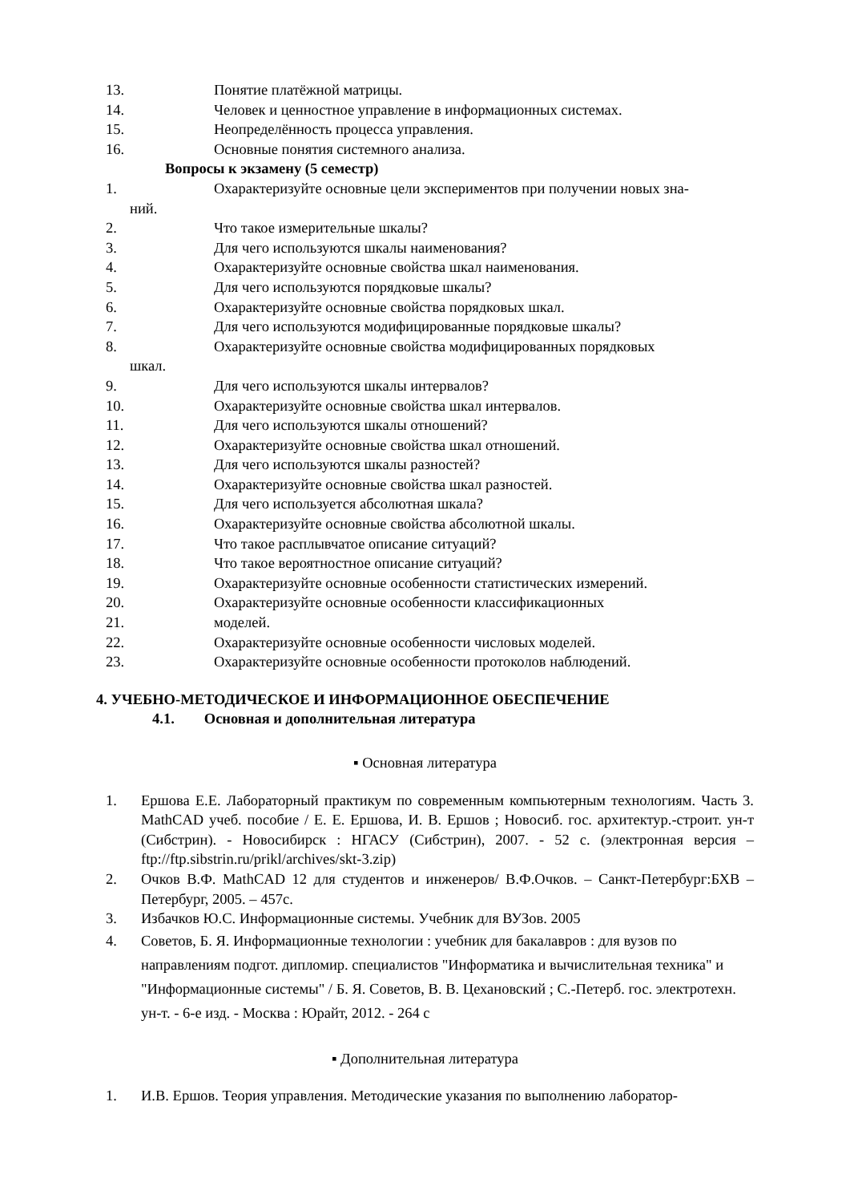13. Понятие платёжной матрицы.
14. Человек и ценностное управление в информационных системах.
15. Неопределённость процесса управления.
16. Основные понятия системного анализа.
Вопросы к экзамену (5 семестр)
1. Охарактеризуйте основные цели экспериментов при получении новых зна-
ний.
2. Что такое измерительные шкалы?
3. Для чего используются шкалы наименования?
4. Охарактеризуйте основные свойства шкал наименования.
5. Для чего используются порядковые шкалы?
6. Охарактеризуйте основные свойства порядковых шкал.
7. Для чего используются модифицированные порядковые шкалы?
8. Охарактеризуйте основные свойства модифицированных порядковых
шкал.
9. Для чего используются шкалы интервалов?
10. Охарактеризуйте основные свойства шкал интервалов.
11. Для чего используются шкалы отношений?
12. Охарактеризуйте основные свойства шкал отношений.
13. Для чего используются шкалы разностей?
14. Охарактеризуйте основные свойства шкал разностей.
15. Для чего используется абсолютная шкала?
16. Охарактеризуйте основные свойства абсолютной шкалы.
17. Что такое расплывчатое описание ситуаций?
18. Что такое вероятностное описание ситуаций?
19. Охарактеризуйте основные особенности статистических измерений.
20. Охарактеризуйте основные особенности классификационных
21. моделей.
22. Охарактеризуйте основные особенности числовых моделей.
23. Охарактеризуйте основные особенности протоколов наблюдений.
4. УЧЕБНО-МЕТОДИЧЕСКОЕ И ИНФОРМАЦИОННОЕ ОБЕСПЕЧЕНИЕ
4.1. Основная и дополнительная литература
▪ Основная литература
1. Ершова Е.Е. Лабораторный практикум по современным компьютерным технологиям. Часть 3. MathCAD учеб. пособие / Е. Е. Ершова, И. В. Ершов ; Новосиб. гос. архитектур.-строит. ун-т (Сибстрин). - Новосибирск : НГАСУ (Сибстрин), 2007. - 52 с. (электронная версия – ftp://ftp.sibstrin.ru/prikl/archives/skt-3.zip)
2. Очков В.Ф. MathCAD 12 для студентов и инженеров/ В.Ф.Очков. – Санкт-Петербург:БХВ – Петербург, 2005. – 457с.
3. Избачков Ю.С. Информационные системы. Учебник для ВУЗов. 2005
4. Советов, Б. Я. Информационные технологии : учебник для бакалавров : для вузов по направлениям подгот. дипломир. специалистов "Информатика и вычислительная техника" и "Информационные системы" / Б. Я. Советов, В. В. Цехановский ; С.-Петерб. гос. электротехн. ун-т. - 6-е изд. - Москва : Юрайт, 2012. - 264 с
▪ Дополнительная литература
1. И.В. Ершов. Теория управления. Методические указания по выполнению лаборатор-